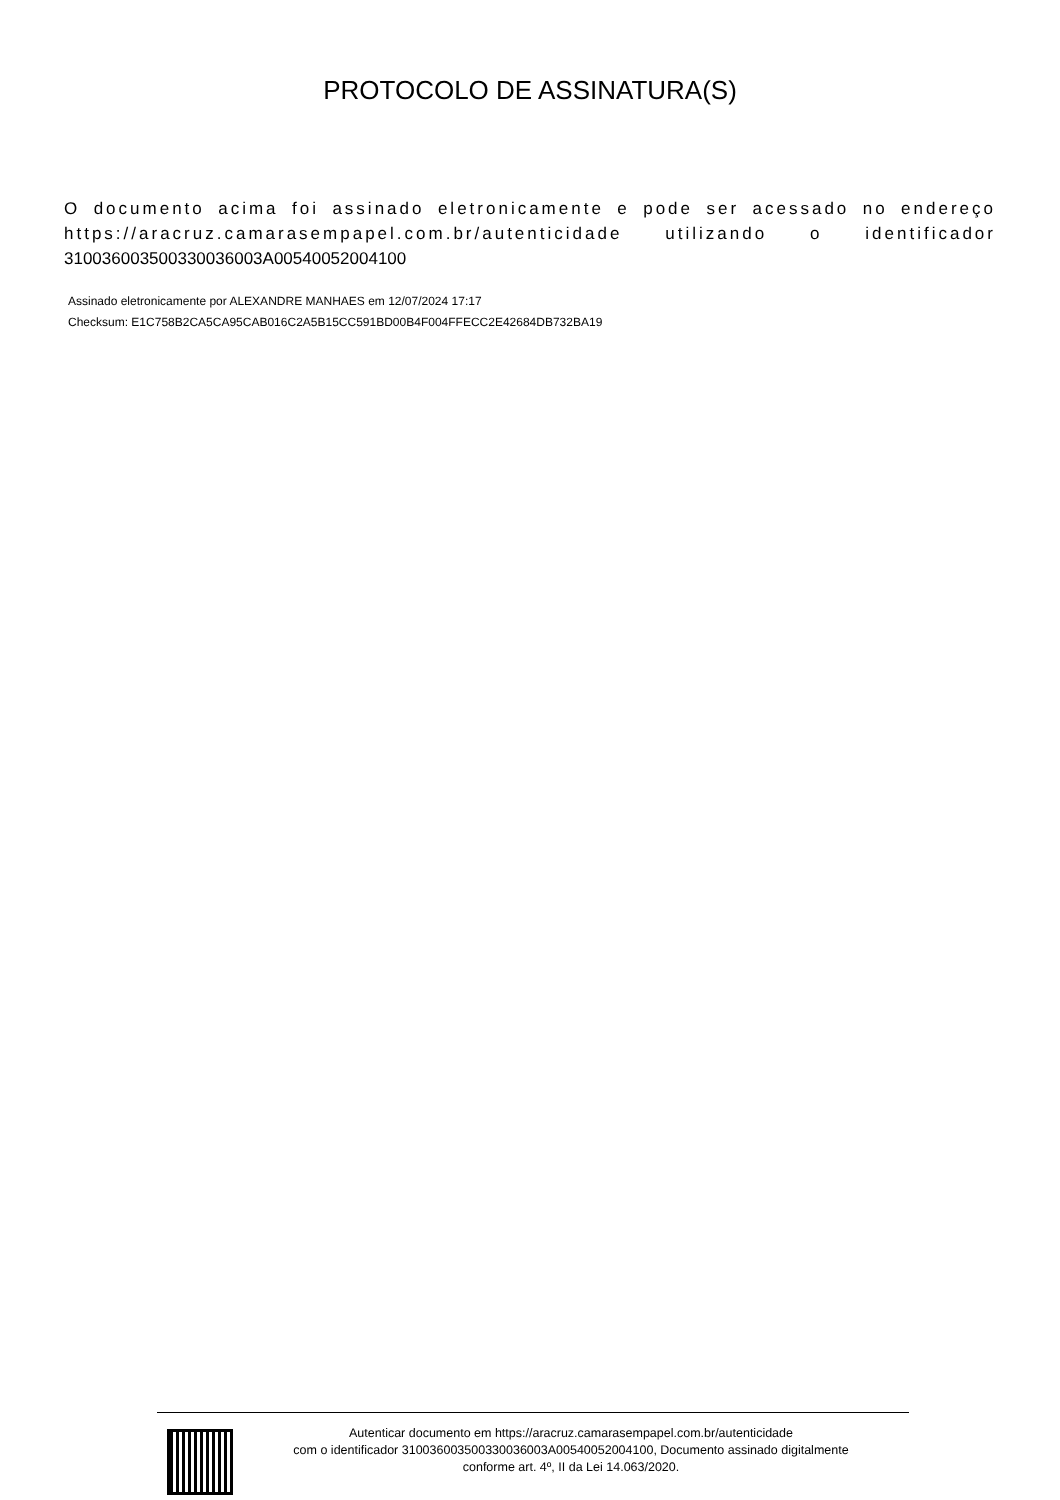PROTOCOLO DE ASSINATURA(S)
O documento acima foi assinado eletronicamente e pode ser acessado no endereço https://aracruz.camarasempapel.com.br/autenticidade utilizando o identificador 310036003500330036003A00540052004100
Assinado eletronicamente por ALEXANDRE MANHAES em 12/07/2024 17:17
Checksum: E1C758B2CA5CA95CAB016C2A5B15CC591BD00B4F004FFECC2E42684DB732BA19
Autenticar documento em https://aracruz.camarasempapel.com.br/autenticidade
com o identificador 310036003500330036003A00540052004100, Documento assinado digitalmente
conforme art. 4º, II da Lei 14.063/2020.